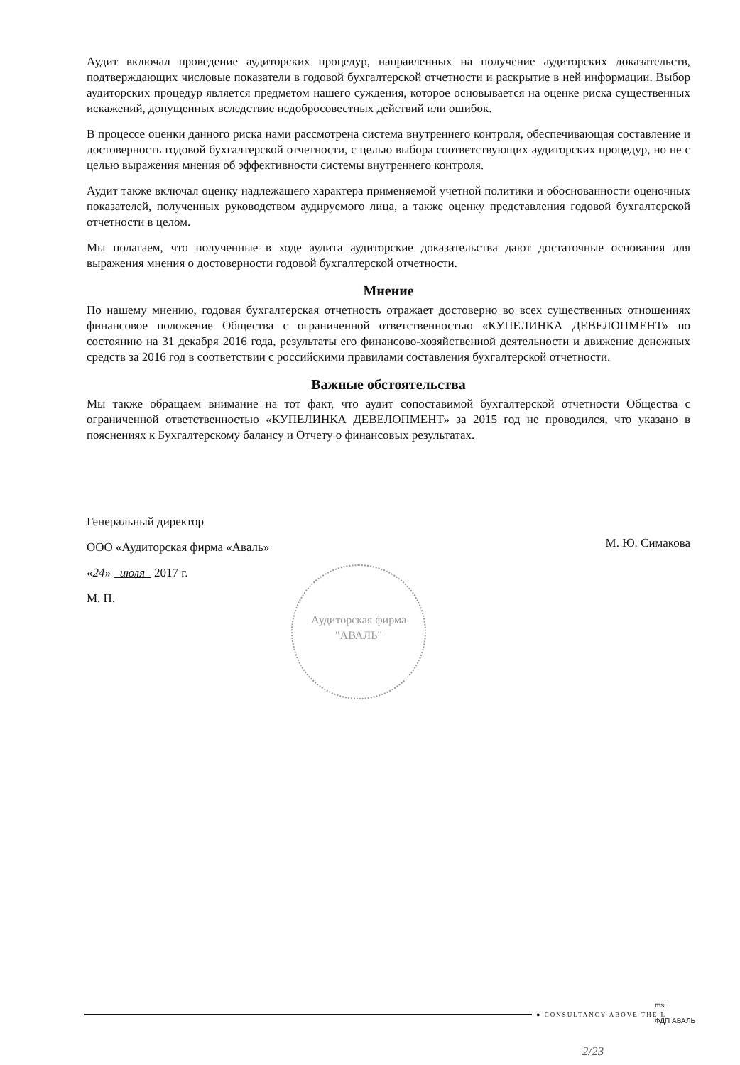Аудит включал проведение аудиторских процедур, направленных на получение аудиторских доказательств, подтверждающих числовые показатели в годовой бухгалтерской отчетности и раскрытие в ней информации. Выбор аудиторских процедур является предметом нашего суждения, которое основывается на оценке риска существенных искажений, допущенных вследствие недобросовестных действий или ошибок.
В процессе оценки данного риска нами рассмотрена система внутреннего контроля, обеспечивающая составление и достоверность годовой бухгалтерской отчетности, с целью выбора соответствующих аудиторских процедур, но не с целью выражения мнения об эффективности системы внутреннего контроля.
Аудит также включал оценку надлежащего характера применяемой учетной политики и обоснованности оценочных показателей, полученных руководством аудируемого лица, а также оценку представления годовой бухгалтерской отчетности в целом.
Мы полагаем, что полученные в ходе аудита аудиторские доказательства дают достаточные основания для выражения мнения о достоверности годовой бухгалтерской отчетности.
Мнение
По нашему мнению, годовая бухгалтерская отчетность отражает достоверно во всех существенных отношениях финансовое положение Общества с ограниченной ответственностью «КУПЕЛИНКА ДЕВЕЛОПМЕНТ» по состоянию на 31 декабря 2016 года, результаты его финансово-хозяйственной деятельности и движение денежных средств за 2016 год в соответствии с российскими правилами составления бухгалтерской отчетности.
Важные обстоятельства
Мы также обращаем внимание на тот факт, что аудит сопоставимой бухгалтерской отчетности Общества с ограниченной ответственностью «КУПЕЛИНКА ДЕВЕЛОПМЕНТ» за 2015 год не проводился, что указано в пояснениях к Бухгалтерскому балансу и Отчету о финансовых результатах.
Генеральный директор
ООО «Аудиторская фирма «Аваль»
«24» июля 2017 г.
М. П.
М. Ю. Симакова
Аудиторская фирма "АВАЛЬ"
● CONSULTANCY ABOVE THE L
msi
ФДП АВАЛЬ
2/23